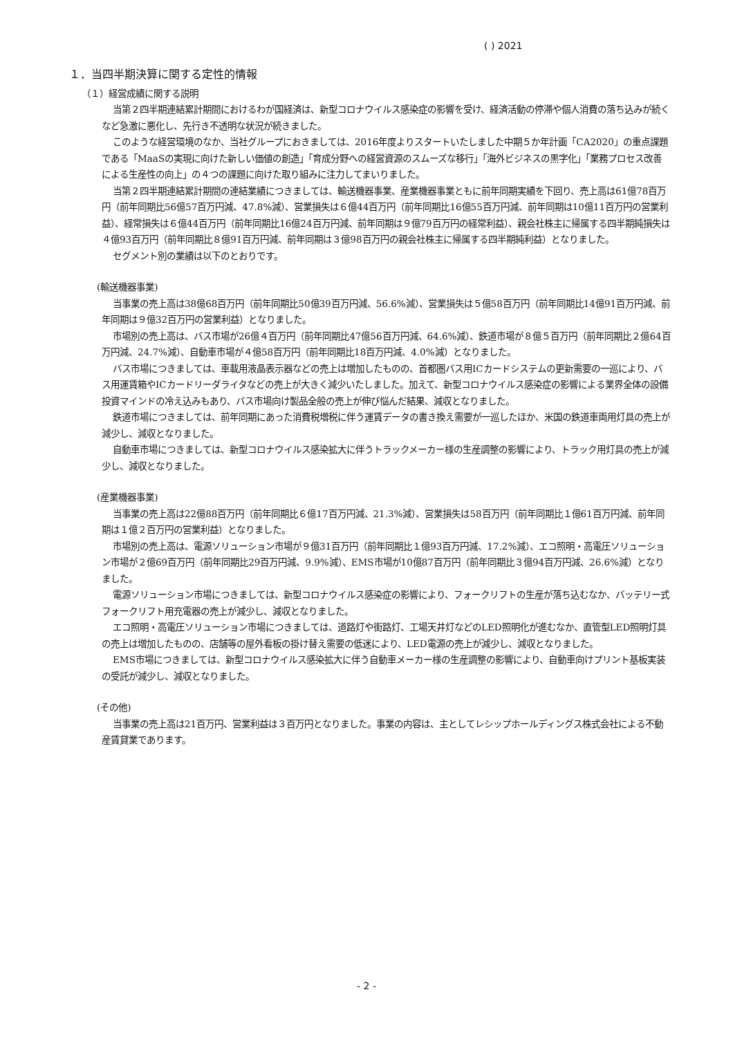( ) 2021
１．当四半期決算に関する定性的情報
（１）経営成績に関する説明
当第２四半期連結累計期間におけるわが国経済は、新型コロナウイルス感染症の影響を受け、経済活動の停滞や個人消費の落ち込みが続くなど急激に悪化し、先行き不透明な状況が続きました。
このような経営環境のなか、当社グループにおきましては、2016年度よりスタートいたしました中期５か年計画「CA2020」の重点課題である「MaaSの実現に向けた新しい価値の創造」「育成分野への経営資源のスムーズな移行」「海外ビジネスの黒字化」「業務プロセス改善による生産性の向上」の４つの課題に向けた取り組みに注力してまいりました。
当第２四半期連結累計期間の連結業績につきましては、輸送機器事業、産業機器事業ともに前年同期実績を下回り、売上高は61億78百万円（前年同期比56億57百万円減、47.8%減）、営業損失は６億44百万円（前年同期比16億55百万円減、前年同期は10億11百万円の営業利益）、経常損失は６億44百万円（前年同期比16億24百万円減、前年同期は９億79百万円の経常利益）、親会社株主に帰属する四半期純損失は４億93百万円（前年同期比８億91百万円減、前年同期は３億98百万円の親会社株主に帰属する四半期純利益）となりました。
セグメント別の業績は以下のとおりです。
(輸送機器事業)
当事業の売上高は38億68百万円（前年同期比50億39百万円減、56.6%減）、営業損失は５億58百万円（前年同期比14億91百万円減、前年同期は９億32百万円の営業利益）となりました。
市場別の売上高は、バス市場が26億４百万円（前年同期比47億56百万円減、64.6%減）、鉄道市場が８億５百万円（前年同期比２億64百万円減、24.7%減）、自動車市場が４億58百万円（前年同期比18百万円減、4.0%減）となりました。
バス市場につきましては、車載用液晶表示器などの売上は増加したものの、首都圏バス用ICカードシステムの更新需要の一巡により、バス用運賃箱やICカードリーダライタなどの売上が大きく減少いたしました。加えて、新型コロナウイルス感染症の影響による業界全体の設備投資マインドの冷え込みもあり、バス市場向け製品全般の売上が伸び悩んだ結果、減収となりました。
鉄道市場につきましては、前年同期にあった消費税増税に伴う運賃データの書き換え需要が一巡したほか、米国の鉄道車両用灯具の売上が減少し、減収となりました。
自動車市場につきましては、新型コロナウイルス感染拡大に伴うトラックメーカー様の生産調整の影響により、トラック用灯具の売上が減少し、減収となりました。
(産業機器事業)
当事業の売上高は22億88百万円（前年同期比６億17百万円減、21.3%減）、営業損失は58百万円（前年同期比１億61百万円減、前年同期は１億２百万円の営業利益）となりました。
市場別の売上高は、電源ソリューション市場が９億31百万円（前年同期比１億93百万円減、17.2%減）、エコ照明・高電圧ソリューション市場が２億69百万円（前年同期比29百万円減、9.9%減）、EMS市場が10億87百万円（前年同期比３億94百万円減、26.6%減）となりました。
電源ソリューション市場につきましては、新型コロナウイルス感染症の影響により、フォークリフトの生産が落ち込むなか、バッテリー式フォークリフト用充電器の売上が減少し、減収となりました。
エコ照明・高電圧ソリューション市場につきましては、道路灯や街路灯、工場天井灯などのLED照明化が進むなか、直管型LED照明灯具の売上は増加したものの、店舗等の屋外看板の掛け替え需要の低迷により、LED電源の売上が減少し、減収となりました。
EMS市場につきましては、新型コロナウイルス感染拡大に伴う自動車メーカー様の生産調整の影響により、自動車向けプリント基板実装の受託が減少し、減収となりました。
(その他)
当事業の売上高は21百万円、営業利益は３百万円となりました。事業の内容は、主としてレシップホールディングス株式会社による不動産賃貸業であります。
- 2 -